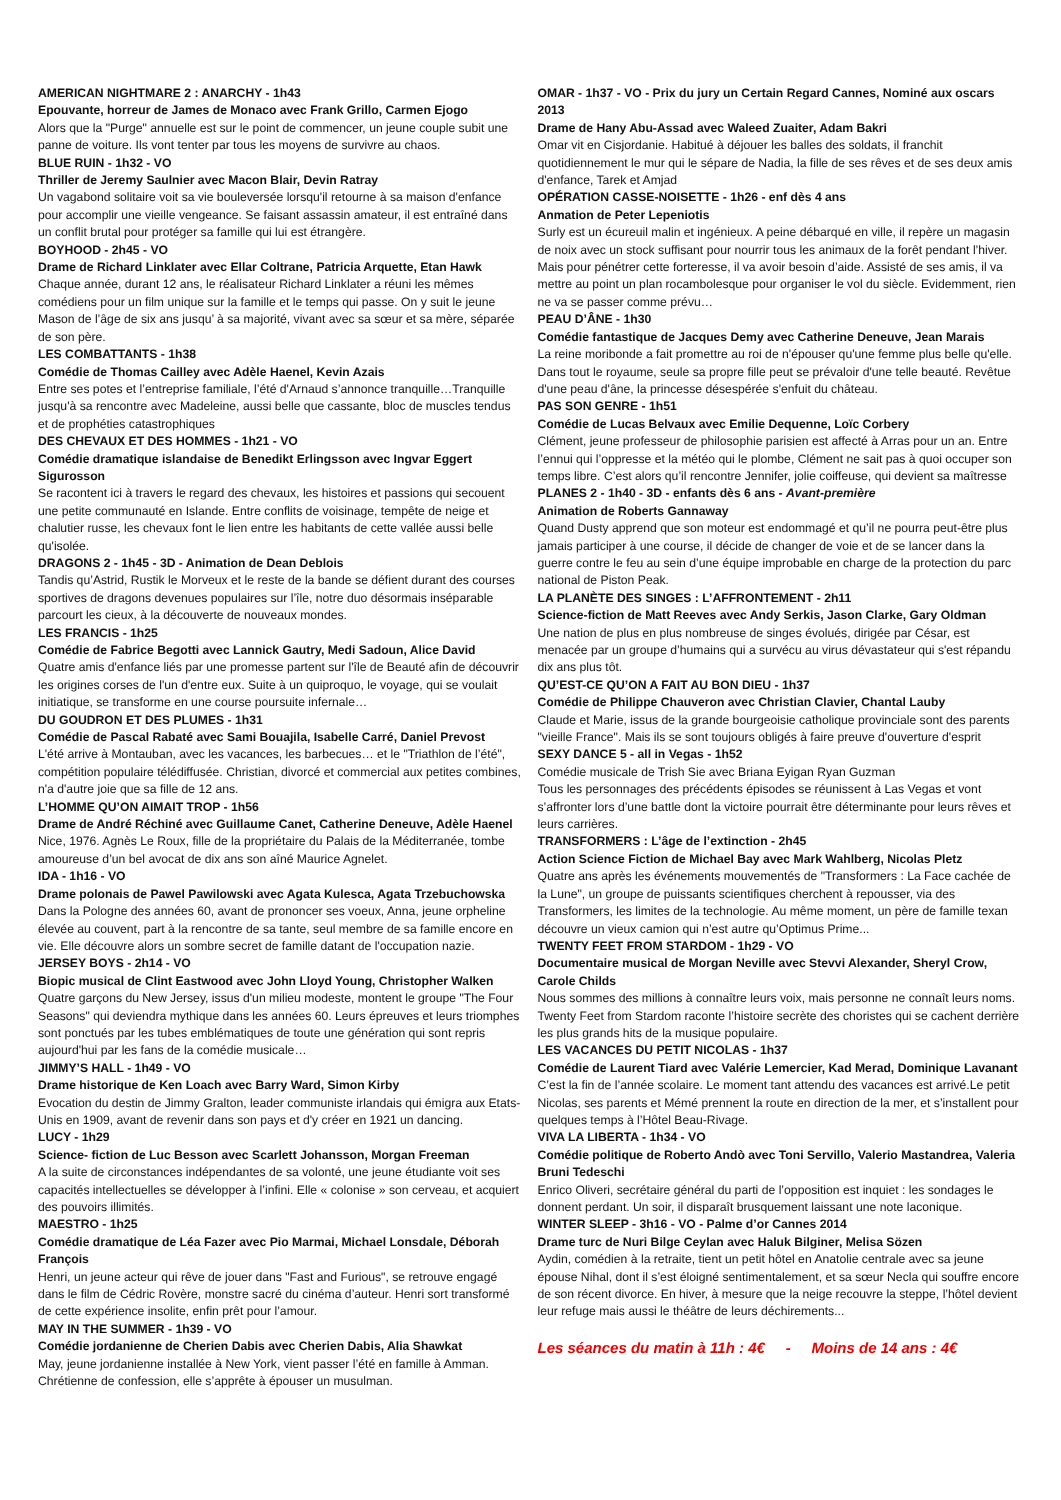AMERICAN NIGHTMARE 2 : ANARCHY - 1h43
Epouvante, horreur de James de Monaco avec Frank Grillo, Carmen Ejogo
Alors que la "Purge" annuelle est sur le point de commencer, un jeune couple subit une panne de voiture. Ils vont tenter par tous les moyens de survivre au chaos.
BLUE RUIN - 1h32 - VO
Thriller de Jeremy Saulnier avec Macon Blair, Devin Ratray
Un vagabond solitaire voit sa vie bouleversée lorsqu'il retourne à sa maison d'enfance pour accomplir une vieille vengeance. Se faisant assassin amateur, il est entraîné dans un conflit brutal pour protéger sa famille qui lui est étrangère.
BOYHOOD - 2h45 - VO
Drame de Richard Linklater avec Ellar Coltrane, Patricia Arquette, Etan Hawk
Chaque année, durant 12 ans, le réalisateur Richard Linklater a réuni les mêmes comédiens pour un film unique sur la famille et le temps qui passe. On y suit le jeune Mason de l’âge de six ans jusqu’ à sa majorité, vivant avec sa sœur et sa mère, séparée de son père.
LES COMBATTANTS - 1h38
Comédie de Thomas Cailley avec Adèle Haenel, Kevin Azais
Entre ses potes et l’entreprise familiale, l’été d'Arnaud s’annonce tranquille…Tranquille jusqu'à sa rencontre avec Madeleine, aussi belle que cassante, bloc de muscles tendus et de prophéties catastrophiques
DES CHEVAUX ET DES HOMMES - 1h21 - VO
Comédie dramatique islandaise de Benedikt Erlingsson avec Ingvar Eggert Sigurosson
Se racontent ici à travers le regard des chevaux, les histoires et passions qui secouent une petite communauté en Islande. Entre conflits de voisinage, tempête de neige et chalutier russe, les chevaux font le lien entre les habitants de cette vallée aussi belle qu'isolée.
DRAGONS 2 - 1h45 - 3D - Animation de Dean Deblois
Tandis qu’Astrid, Rustik le Morveux et le reste de la bande se défient durant des courses sportives de dragons devenues populaires sur l’île, notre duo désormais inséparable parcourt les cieux, à la découverte de nouveaux mondes.
LES FRANCIS - 1h25
Comédie de Fabrice Begotti avec Lannick Gautry, Medi Sadoun, Alice David
Quatre amis d'enfance liés par une promesse partent sur l'île de Beauté afin de découvrir les origines corses de l'un d'entre eux. Suite à un quiproquo, le voyage, qui se voulait initiatique, se transforme en une course poursuite infernale…
DU GOUDRON ET DES PLUMES - 1h31
Comédie de Pascal Rabaté avec Sami Bouajila, Isabelle Carré, Daniel Prevost
L'été arrive à Montauban, avec les vacances, les barbecues… et le "Triathlon de l’été", compétition populaire télédiffusée. Christian, divorcé et commercial aux petites combines, n'a d'autre joie que sa fille de 12 ans.
L’HOMME QU’ON AIMAIT TROP - 1h56
Drame de André Réchiné avec Guillaume Canet, Catherine Deneuve, Adèle Haenel
Nice, 1976. Agnès Le Roux, fille de la propriétaire du Palais de la Méditerranée, tombe amoureuse d’un bel avocat de dix ans son aîné Maurice Agnelet.
IDA - 1h16 - VO
Drame polonais de Pawel Pawilowski avec Agata Kulesca, Agata Trzebuchowska
Dans la Pologne des années 60, avant de prononcer ses voeux, Anna, jeune orpheline élevée au couvent, part à la rencontre de sa tante, seul membre de sa famille encore en vie. Elle découvre alors un sombre secret de famille datant de l'occupation nazie.
JERSEY BOYS - 2h14 - VO
Biopic musical de Clint Eastwood avec John Lloyd Young, Christopher Walken
Quatre garçons du New Jersey, issus d'un milieu modeste, montent le groupe "The Four Seasons" qui deviendra mythique dans les années 60. Leurs épreuves et leurs triomphes sont ponctués par les tubes emblématiques de toute une génération qui sont repris aujourd'hui par les fans de la comédie musicale…
JIMMY’S HALL - 1h49 - VO
Drame historique de Ken Loach avec Barry Ward, Simon Kirby
Evocation du destin de Jimmy Gralton, leader communiste irlandais qui émigra aux Etats-Unis en 1909, avant de revenir dans son pays et d'y créer en 1921 un dancing.
LUCY - 1h29
Science- fiction de Luc Besson avec Scarlett Johansson, Morgan Freeman
A la suite de circonstances indépendantes de sa volonté, une jeune étudiante voit ses capacités intellectuelles se développer à l’infini. Elle « colonise » son cerveau, et acquiert des pouvoirs illimités.
MAESTRO - 1h25
Comédie dramatique de Léa Fazer avec Pio Marmai, Michael Lonsdale, Déborah François
Henri, un jeune acteur qui rêve de jouer dans "Fast and Furious", se retrouve engagé dans le film de Cédric Rovère, monstre sacré du cinéma d’auteur. Henri sort transformé de cette expérience insolite, enfin prêt pour l’amour.
MAY IN THE SUMMER - 1h39 - VO
Comédie jordanienne de Cherien Dabis avec Cherien Dabis, Alia Shawkat
May, jeune jordanienne installée à New York, vient passer l’été en famille à Amman. Chrétienne de confession, elle s’apprête à épouser un musulman.
OMAR - 1h37 - VO - Prix du jury un Certain Regard Cannes, Nominé aux oscars 2013
Drame de Hany Abu-Assad avec Waleed Zuaiter, Adam Bakri
Omar vit en Cisjordanie. Habitué à déjouer les balles des soldats, il franchit quotidiennement le mur qui le sépare de Nadia, la fille de ses rêves et de ses deux amis d'enfance, Tarek et Amjad
OPÉRATION CASSE-NOISETTE - 1h26 - enf dès 4 ans
Anmation de Peter Lepeniotis
Surly est un écureuil malin et ingénieux. A peine débarqué en ville, il repère un magasin de noix avec un stock suffisant pour nourrir tous les animaux de la forêt pendant l’hiver. Mais pour pénétrer cette forteresse, il va avoir besoin d’aide. Assisté de ses amis, il va mettre au point un plan rocambolesque pour organiser le vol du siècle. Evidemment, rien ne va se passer comme prévu…
PEAU D’ÂNE - 1h30
Comédie fantastique de Jacques Demy avec Catherine Deneuve, Jean Marais
La reine moribonde a fait promettre au roi de n'épouser qu'une femme plus belle qu'elle. Dans tout le royaume, seule sa propre fille peut se prévaloir d'une telle beauté. Revêtue d'une peau d'âne, la princesse désespérée s'enfuit du château.
PAS SON GENRE - 1h51
Comédie de Lucas Belvaux avec Emilie Dequenne, Loïc Corbery
Clément, jeune professeur de philosophie parisien est affecté à Arras pour un an. Entre l’ennui qui l’oppresse et la météo qui le plombe, Clément ne sait pas à quoi occuper son temps libre. C’est alors qu’il rencontre Jennifer, jolie coiffeuse, qui devient sa maîtresse
PLANES 2 - 1h40 - 3D - enfants dès 6 ans - Avant-première
Animation de Roberts Gannaway
Quand Dusty apprend que son moteur est endommagé et qu’il ne pourra peut-être plus jamais participer à une course, il décide de changer de voie et de se lancer dans la guerre contre le feu au sein d’une équipe improbable en charge de la protection du parc national de Piston Peak.
LA PLANÈTE DES SINGES : L’AFFRONTEMENT - 2h11
Science-fiction de Matt Reeves avec Andy Serkis, Jason Clarke, Gary Oldman
Une nation de plus en plus nombreuse de singes évolués, dirigée par César, est menacée par un groupe d’humains qui a survécu au virus dévastateur qui s'est répandu dix ans plus tôt.
QU’EST-CE QU’ON A FAIT AU BON DIEU - 1h37
Comédie de Philippe Chauveron avec Christian Clavier, Chantal Lauby
Claude et Marie, issus de la grande bourgeoisie catholique provinciale sont des parents "vieille France". Mais ils se sont toujours obligés à faire preuve d'ouverture d'esprit
SEXY DANCE 5 - all in Vegas - 1h52
Comédie musicale de Trish Sie avec Briana Eyigan Ryan Guzman
Tous les personnages des précédents épisodes se réunissent à Las Vegas et vont s’affronter lors d’une battle dont la victoire pourrait être déterminante pour leurs rêves et leurs carrières.
TRANSFORMERS : L’âge de l’extinction - 2h45
Action Science Fiction de Michael Bay avec Mark Wahlberg, Nicolas Pletz
Quatre ans après les événements mouvementés de "Transformers : La Face cachée de la Lune", un groupe de puissants scientifiques cherchent à repousser, via des Transformers, les limites de la technologie. Au même moment, un père de famille texan découvre un vieux camion qui n’est autre qu’Optimus Prime...
TWENTY FEET FROM STARDOM - 1h29 - VO
Documentaire musical de Morgan Neville avec Stevvi Alexander, Sheryl Crow, Carole Childs
Nous sommes des millions à connaître leurs voix, mais personne ne connaît leurs noms. Twenty Feet from Stardom raconte l’histoire secrète des choristes qui se cachent derrière les plus grands hits de la musique populaire.
LES VACANCES DU PETIT NICOLAS - 1h37
Comédie de Laurent Tiard avec Valérie Lemercier, Kad Merad, Dominique Lavanant
C’est la fin de l’année scolaire. Le moment tant attendu des vacances est arrivé.Le petit Nicolas, ses parents et Mémé prennent la route en direction de la mer, et s’installent pour quelques temps à l’Hôtel Beau-Rivage.
VIVA LA LIBERTA - 1h34 - VO
Comédie politique de Roberto Andò avec Toni Servillo, Valerio Mastandrea, Valeria Bruni Tedeschi
Enrico Oliveri, secrétaire général du parti de l’opposition est inquiet : les sondages le donnent perdant. Un soir, il disparaît brusquement laissant une note laconique.
WINTER SLEEP - 3h16 - VO - Palme d’or Cannes 2014
Drame turc de Nuri Bilge Ceylan avec Haluk Bilginer, Melisa Sözen
Aydin, comédien à la retraite, tient un petit hôtel en Anatolie centrale avec sa jeune épouse Nihal, dont il s’est éloigné sentimentalement, et sa sœur Necla qui souffre encore de son récent divorce. En hiver, à mesure que la neige recouvre la steppe, l’hôtel devient leur refuge mais aussi le théâtre de leurs déchirements...
Les séances du matin à 11h : 4€ - Moins de 14 ans : 4€